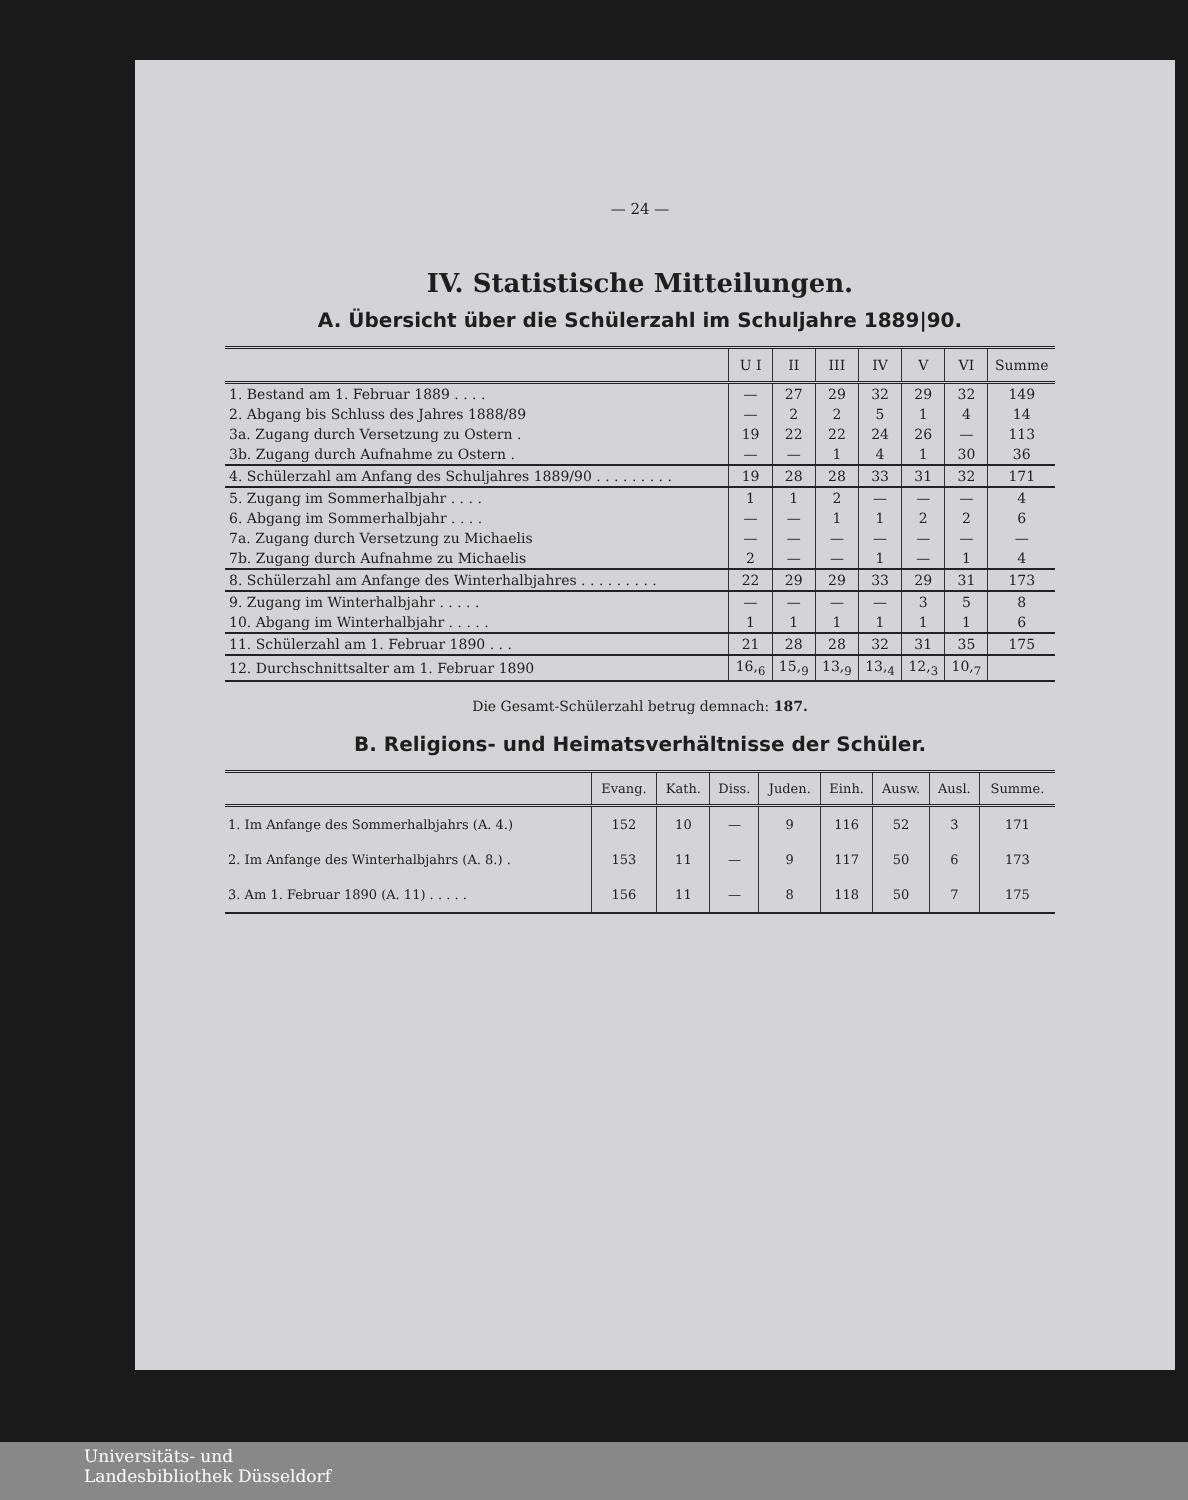— 24 —
IV. Statistische Mitteilungen.
A. Übersicht über die Schülerzahl im Schuljahre 1889|90.
| | U I | II | III | IV | V | VI | Summe |
| --- | --- | --- | --- | --- | --- | --- | --- |
| 1. Bestand am 1. Februar 1889 . . . . | — | 27 | 29 | 32 | 29 | 32 | 149 |
| 2. Abgang bis Schluss des Jahres 1888/89 | — | 2 | 2 | 5 | 1 | 4 | 14 |
| 3a. Zugang durch Versetzung zu Ostern . | 19 | 22 | 22 | 24 | 26 | — | 113 |
| 3b. Zugang durch Aufnahme zu Ostern . | — | — | 1 | 4 | 1 | 30 | 36 |
| 4. Schülerzahl am Anfang des Schuljahres 1889/90 . . . . . . . . . | 19 | 28 | 28 | 33 | 31 | 32 | 171 |
| 5. Zugang im Sommerhalbjahr . . . . | 1 | 1 | 2 | — | — | — | 4 |
| 6. Abgang im Sommerhalbjahr . . . . | — | — | 1 | 1 | 2 | 2 | 6 |
| 7a. Zugang durch Versetzung zu Michaelis | — | — | — | — | — | — | — |
| 7b. Zugang durch Aufnahme zu Michaelis | 2 | — | — | 1 | — | 1 | 4 |
| 8. Schülerzahl am Anfange des Winterhalbjahres . . . . . . . . . | 22 | 29 | 29 | 33 | 29 | 31 | 173 |
| 9. Zugang im Winterhalbjahr . . . . . | — | — | — | — | 3 | 5 | 8 |
| 10. Abgang im Winterhalbjahr . . . . . | 1 | 1 | 1 | 1 | 1 | 1 | 6 |
| 11. Schülerzahl am 1. Februar 1890 . . . | 21 | 28 | 28 | 32 | 31 | 35 | 175 |
| 12. Durchschnittsalter am 1. Februar 1890 | 16,<sub>6</sub> | 15,<sub>9</sub> | 13,<sub>9</sub> | 13,<sub>4</sub> | 12,<sub>3</sub> | 10,<sub>7</sub> | |
Die Gesamt-Schülerzahl betrug demnach: 187.
B. Religions- und Heimatsverhältnisse der Schüler.
| | Evang. | Kath. | Diss. | Juden. | Einh. | Ausw. | Ausl. | Summe. |
| --- | --- | --- | --- | --- | --- | --- | --- | --- |
| 1. Im Anfange des Sommerhalbjahrs (A. 4.) | 152 | 10 | — | 9 | 116 | 52 | 3 | 171 |
| 2. Im Anfange des Winterhalbjahrs (A. 8.) . | 153 | 11 | — | 9 | 117 | 50 | 6 | 173 |
| 3. Am 1. Februar 1890 (A. 11) . . . . . | 156 | 11 | — | 8 | 118 | 50 | 7 | 175 |
Universitäts- und
Landesbibliothek Düsseldorf